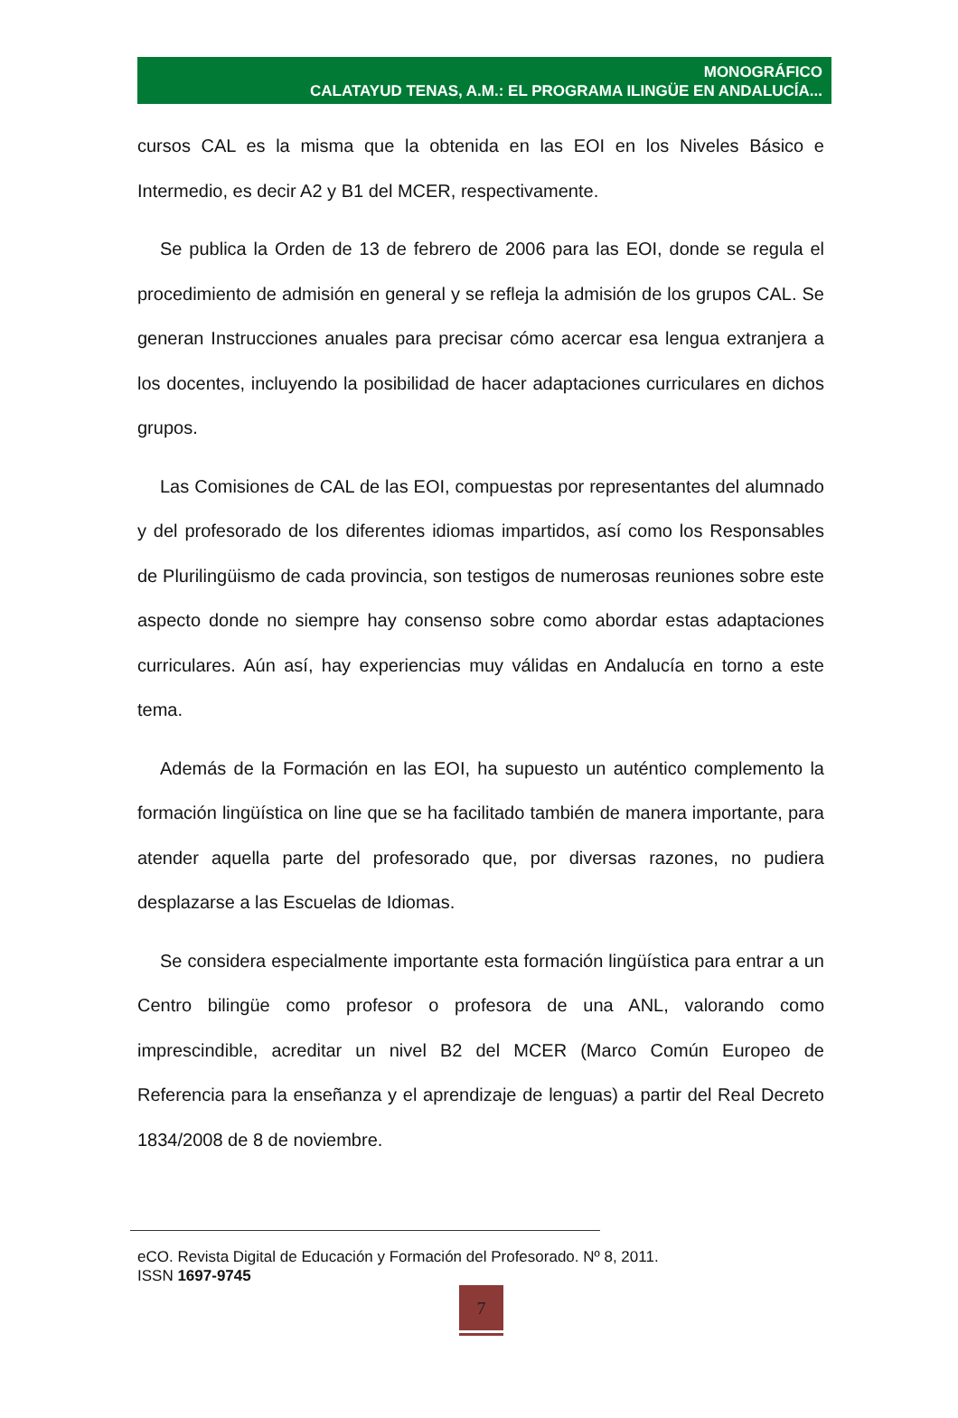MONOGRÁFICO
CALATAYUD TENAS, A.M.: EL PROGRAMA ILINGÜE EN ANDALUCÍA...
cursos CAL es la misma que la obtenida en las EOI en los Niveles Básico e Intermedio, es decir A2 y B1 del MCER, respectivamente.
Se publica la Orden de 13 de febrero de 2006 para las EOI, donde se regula el procedimiento de admisión en general y se refleja la admisión de los grupos CAL. Se generan Instrucciones anuales para precisar cómo acercar esa lengua extranjera a los docentes, incluyendo la posibilidad de hacer adaptaciones curriculares en dichos grupos.
Las Comisiones de CAL de las EOI, compuestas por representantes del alumnado y del profesorado de los diferentes idiomas impartidos, así como los Responsables de Plurilingüismo de cada provincia, son testigos de numerosas reuniones sobre este aspecto donde no siempre hay consenso sobre como abordar estas adaptaciones curriculares. Aún así, hay experiencias muy válidas en Andalucía en torno a este tema.
Además de la Formación en las EOI, ha supuesto un auténtico complemento la formación lingüística on line que se ha facilitado también de manera importante, para atender aquella parte del profesorado que, por diversas razones, no pudiera desplazarse a las Escuelas de Idiomas.
Se considera especialmente importante esta formación lingüística para entrar a un Centro bilingüe como profesor o profesora de una ANL, valorando como imprescindible, acreditar un nivel B2 del MCER (Marco Común Europeo de Referencia para la enseñanza y el aprendizaje de lenguas) a partir del Real Decreto 1834/2008 de 8 de noviembre.
eCO. Revista Digital de Educación y Formación del Profesorado. Nº 8, 2011.
ISSN 1697-9745
7